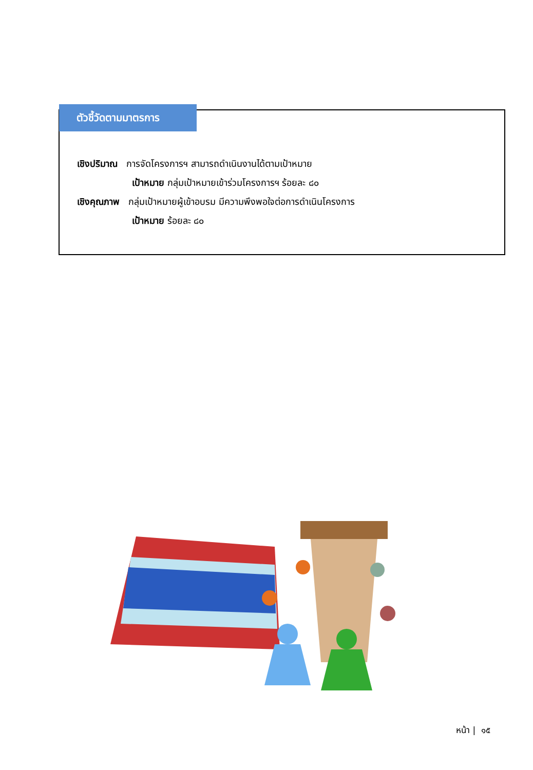ตัวชี้วัดตามมาตรการ
เชิงปริมาณ การจัดโครงการฯ สามารถดำเนินงานได้ตามเป้าหมาย
เป้าหมาย กลุ่มเป้าหมายเข้าร่วมโครงการฯ ร้อยละ ๘๐
เชิงคุณภาพ กลุ่มเป้าหมายผู้เข้าอบรม มีความพึงพอใจต่อการดำเนินโครงการ
เป้าหมาย ร้อยละ ๘๐
หน้า | ๑๕